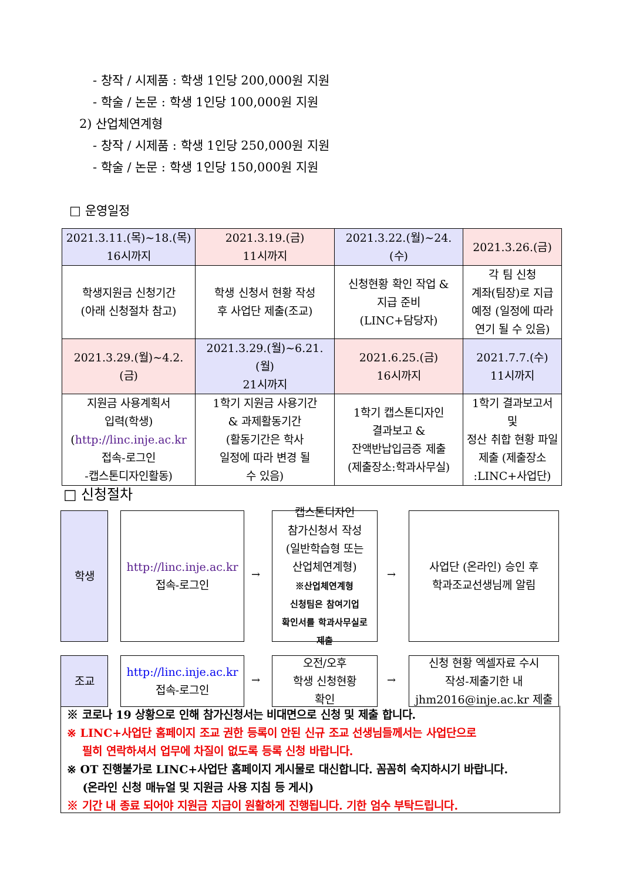- 창작 / 시제품 : 학생 1인당 200,000원 지원
- 학술 / 논문 : 학생 1인당 100,000원 지원
2) 산업체연계형
- 창작 / 시제품 : 학생 1인당 250,000원 지원
- 학술 / 논문 : 학생 1인당 150,000원 지원
□ 운영일정
| 2021.3.11.(목)~18.(목) 16시까지 | 2021.3.19.(금) 11시까지 | 2021.3.22.(월)~24.(수) | 2021.3.26.(금) |
| 학생지원금 신청기간 (아래 신청절차 참고) | 학생 신청서 현황 작성 후 사업단 제출(조교) | 신청현황 확인 작업 & 지급 준비 (LINC+담당자) | 각 팀 신청 계좌(팀장)로 지급 예정 (일정에 따라 연기 될 수 있음) |
| 2021.3.29.(월)~4.2.(금) | 2021.3.29.(월)~6.21.(월) 21시까지 | 2021.6.25.(금) 16시까지 | 2021.7.7.(수) 11시까지 |
| 지원금 사용계획서 입력(학생) ( http://linc.inje.ac.kr 접속-로그인 -캡스톤디자인활동) | 1학기 지원금 사용기간 & 과제활동기간 (활동기간은 학사 일정에 따라 변경 될 수 있음) | 1학기 캡스톤디자인 결과보고 & 잔액반납입금증 제출 (제출장소:학과사무실) | 1학기 결과보고서 및 정산 취합 현황 파일 제출 (제출장소 :LINC+사업단) |
□ 신청절차
학생
http://linc.inje.ac.kr
접속-로그인
→
캡스톤디자인
참가신청서 작성
(일반학습형 또는
산업체연계형)
※산업체연계형
신청팀은 참여기업
확인서를 학과사무실로
제출
→
사업단 (온라인) 승인 후
학과조교선생님께 알림
조교
http://linc.inje.ac.kr
접속-로그인
→
오전/오후
학생 신청현황
확인
→
신청 현황 엑셀자료 수시
작성-제출기한 내
jhm2016@inje.ac.kr 제출
※ 코로나 19 상황으로 인해 참가신청서는 비대면으로 신청 및 제출 합니다.
※ LINC+사업단 홈페이지 조교 권한 등록이 안된 신규 조교 선생님들께서는 사업단으로
필히 연락하셔서 업무에 차질이 없도록 등록 신청 바랍니다.
※ OT 진행불가로 LINC+사업단 홈페이지 게시물로 대신합니다. 꼼꼼히 숙지하시기 바랍니다.
(온라인 신청 매뉴얼 및 지원금 사용 지침 등 게시)
※ 기간 내 종료 되어야 지원금 지급이 원활하게 진행됩니다. 기한 엄수 부탁드립니다.